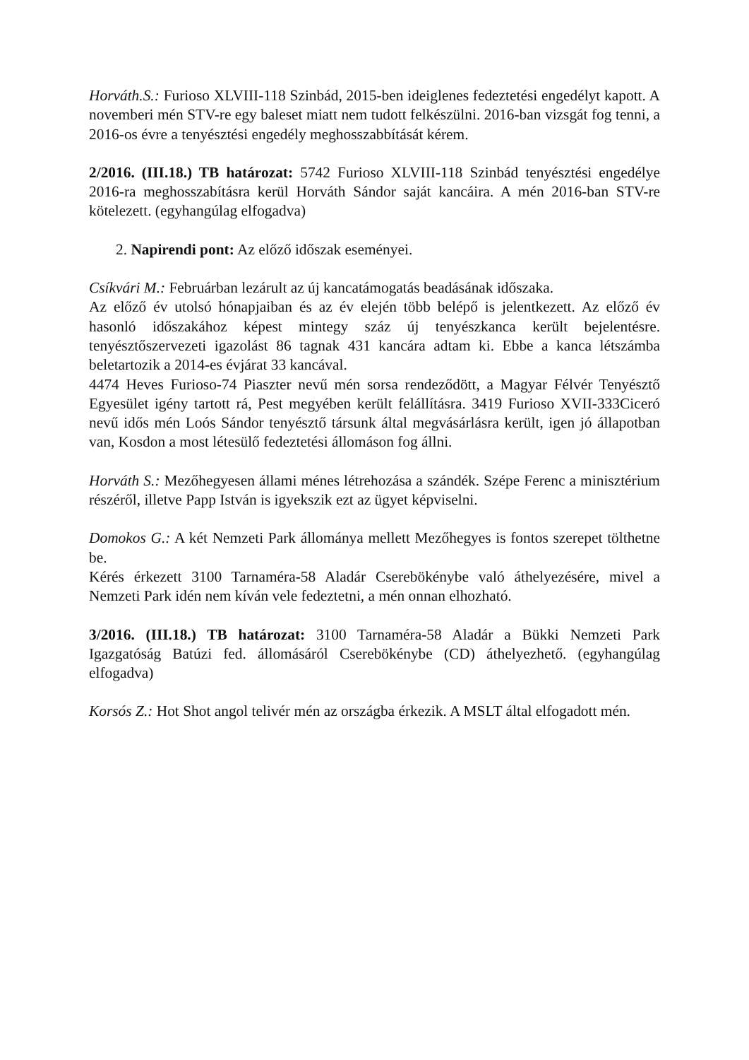Horváth.S.: Furioso XLVIII-118 Szinbád, 2015-ben ideiglenes fedeztetési engedélyt kapott. A novemberi mén STV-re egy baleset miatt nem tudott felkészülni. 2016-ban vizsgát fog tenni, a 2016-os évre a tenyésztési engedély meghosszabbítását kérem.
2/2016. (III.18.) TB határozat: 5742 Furioso XLVIII-118 Szinbád tenyésztési engedélye 2016-ra meghosszabításra kerül Horváth Sándor saját kancáira. A mén 2016-ban STV-re kötelezett. (egyhangúlag elfogadva)
2. Napirendi pont: Az előző időszak eseményei.
Csíkvári M.: Februárban lezárult az új kancatámogatás beadásának időszaka.
Az előző év utolsó hónapjaiban és az év elején több belépő is jelentkezett. Az előző év hasonló időszakához képest mintegy száz új tenyészkanca került bejelentésre. tenyésztőszervezeti igazolást 86 tagnak 431 kancára adtam ki. Ebbe a kanca létszámba beletartozik a 2014-es évjárat 33 kancával.
4474 Heves Furioso-74 Piaszter nevű mén sorsa rendeződött, a Magyar Félvér Tenyésztő Egyesület igény tartott rá, Pest megyében került felállításra. 3419 Furioso XVII-333Ciceró nevű idős mén Loós Sándor tenyésztő társunk által megvásárlásra került, igen jó állapotban van, Kosdon a most létesülő fedeztetési állomáson fog állni.
Horváth S.: Mezőhegyesen állami ménes létrehozása a szándék. Szépe Ferenc a minisztérium részéről, illetve Papp István is igyekszik ezt az ügyet képviselni.
Domokos G.: A két Nemzeti Park állománya mellett Mezőhegyes is fontos szerepet tölthetne be.
Kérés érkezett 3100 Tarnaméra-58 Aladár Cserebökénybe való áthelyezésére, mivel a Nemzeti Park idén nem kíván vele fedeztetni, a mén onnan elhozható.
3/2016. (III.18.) TB határozat: 3100 Tarnaméra-58 Aladár a Bükki Nemzeti Park Igazgatóság Batúzi fed. állomásáról Cserebökénybe (CD) áthelyezhető. (egyhangúlag elfogadva)
Korsós Z.: Hot Shot angol telivér mén az országba érkezik. A MSLT által elfogadott mén.